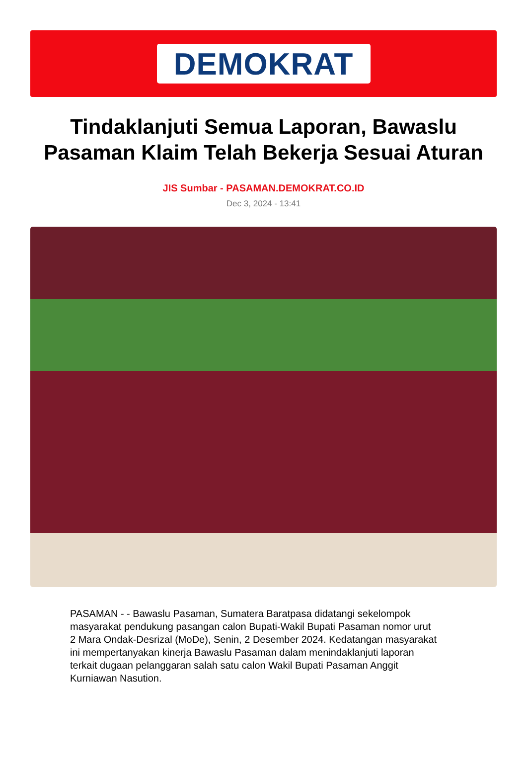DEMOKRAT
Tindaklanjuti Semua Laporan, Bawaslu Pasaman Klaim Telah Bekerja Sesuai Aturan
JIS Sumbar - PASAMAN.DEMOKRAT.CO.ID
Dec 3, 2024 - 13:41
PASAMAN - - Bawaslu Pasaman, Sumatera Baratpasa didatangi sekelompok masyarakat pendukung pasangan calon Bupati-Wakil Bupati Pasaman nomor urut 2 Mara Ondak-Desrizal (MoDe), Senin, 2 Desember 2024. Kedatangan masyarakat ini mempertanyakan kinerja Bawaslu Pasaman dalam menindaklanjuti laporan terkait dugaan pelanggaran salah satu calon Wakil Bupati Pasaman Anggit Kurniawan Nasution.